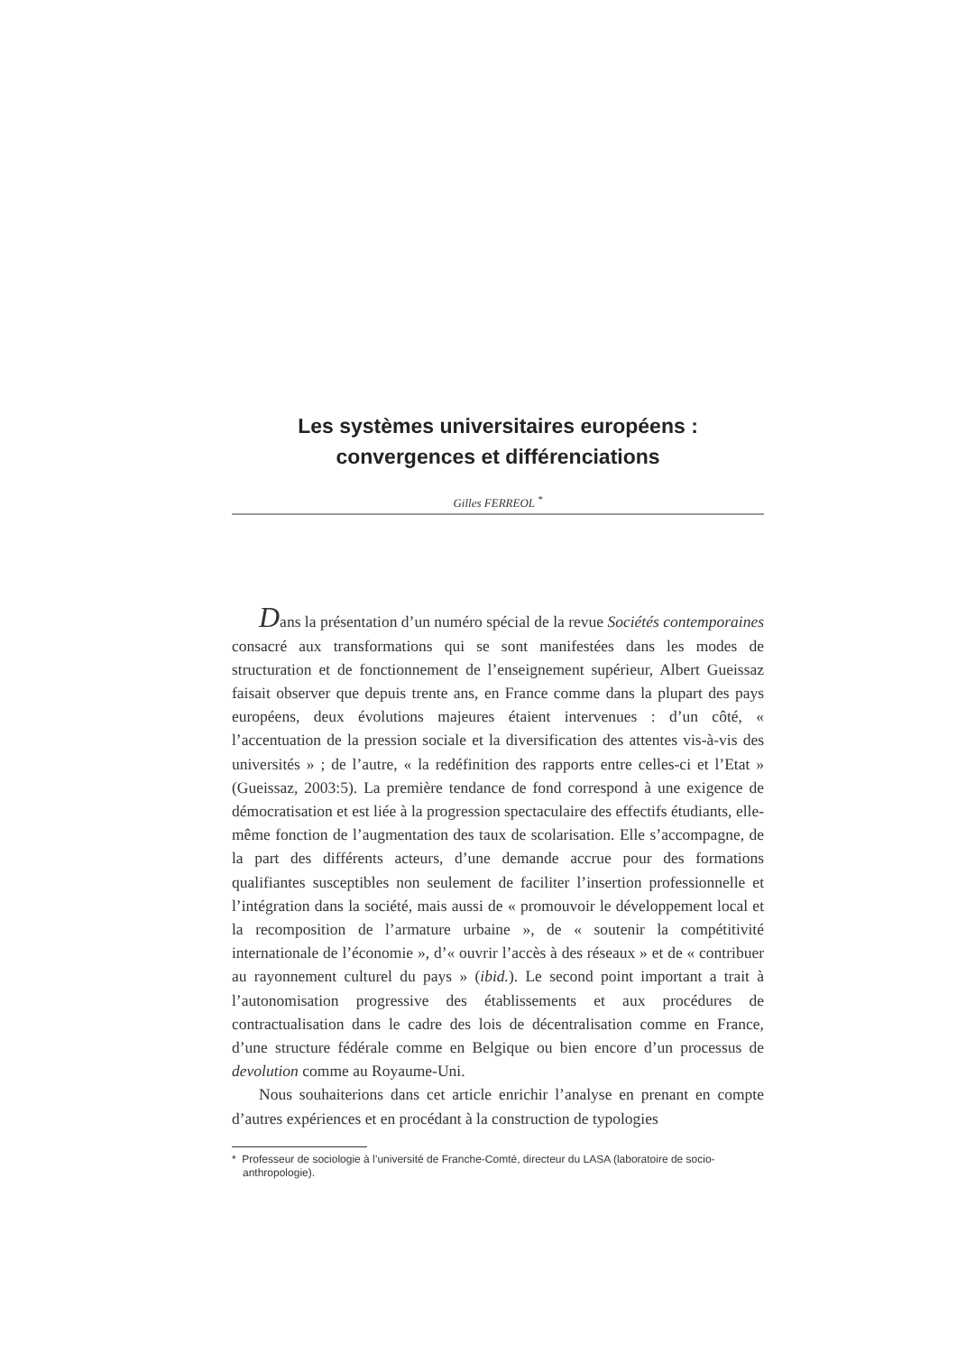Les systèmes universitaires européens :
convergences et différenciations
Gilles FERREOL <sup>*</sup>
Dans la présentation d’un numéro spécial de la revue Sociétés contemporaines consacré aux transformations qui se sont manifestées dans les modes de structuration et de fonctionnement de l’enseignement supérieur, Albert Gueissaz faisait observer que depuis trente ans, en France comme dans la plupart des pays européens, deux évolutions majeures étaient intervenues : d’un côté, « l’accentuation de la pression sociale et la diversification des attentes vis-à-vis des universités » ; de l’autre, « la redéfinition des rapports entre celles-ci et l’Etat » (Gueissaz, 2003:5). La première tendance de fond correspond à une exigence de démocratisation et est liée à la progression spectaculaire des effectifs étudiants, elle-même fonction de l’augmentation des taux de scolarisation. Elle s’accompagne, de la part des différents acteurs, d’une demande accrue pour des formations qualifiantes susceptibles non seulement de faciliter l’insertion professionnelle et l’intégration dans la société, mais aussi de « promouvoir le développement local et la recomposition de l’armature urbaine », de « soutenir la compétitivité internationale de l’économie », d’« ouvrir l’accès à des réseaux » et de « contribuer au rayonnement culturel du pays » (ibid.). Le second point important a trait à l’autonomisation progressive des établissements et aux procédures de contractualisation dans le cadre des lois de décentralisation comme en France, d’une structure fédérale comme en Belgique ou bien encore d’un processus de devolution comme au Royaume-Uni.
Nous souhaiterions dans cet article enrichir l’analyse en prenant en compte d’autres expériences et en procédant à la construction de typologies
* Professeur de sociologie à l’université de Franche-Comté, directeur du LASA (laboratoire de socio-anthropologie).